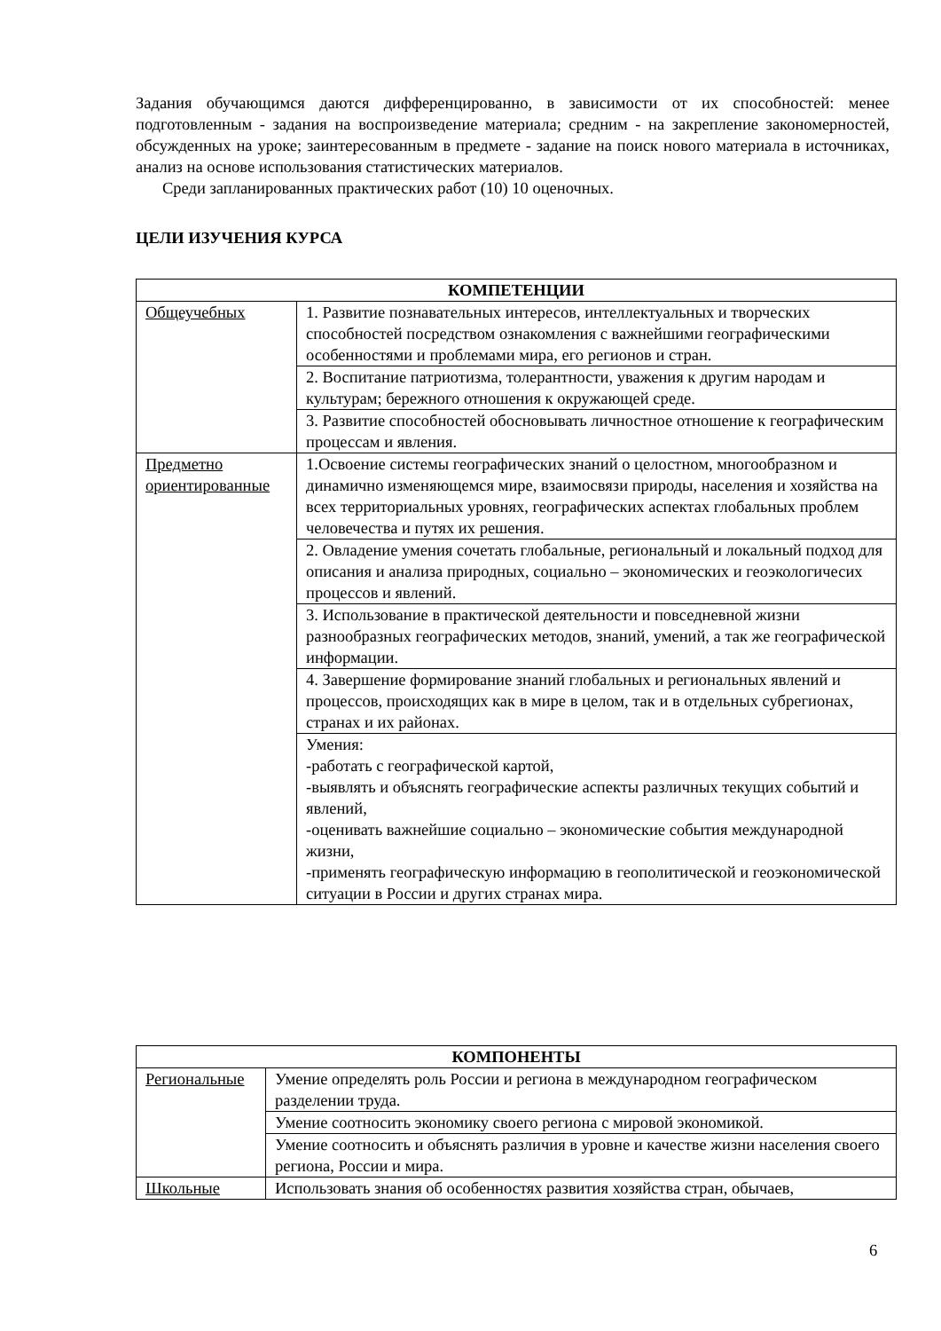Задания обучающимся даются дифференцированно, в зависимости от их способностей: менее подготовленным - задания на воспроизведение материала; средним - на закрепление закономерностей, обсужденных на уроке; заинтересованным в предмете - задание на поиск нового материала в источниках, анализ на основе использования статистических материалов.
Среди запланированных практических работ (10) 10 оценочных.
ЦЕЛИ ИЗУЧЕНИЯ КУРСА
| КОМПЕТЕНЦИИ | |
| --- | --- |
| Общеучебных | 1. Развитие познавательных интересов, интеллектуальных и творческих способностей посредством ознакомления с важнейшими географическими особенностями и проблемами мира, его регионов и стран. |
| | 2. Воспитание патриотизма, толерантности, уважения к другим народам и культурам; бережного отношения к окружающей среде. |
| | 3. Развитие способностей обосновывать личностное отношение к географическим процессам и явления. |
| Предметно ориентированные | 1.Освоение системы географических знаний о целостном, многообразном и динамично изменяющемся мире, взаимосвязи природы, населения и хозяйства на всех территориальных уровнях, географических аспектах глобальных проблем человечества и путях их решения. |
| | 2. Овладение умения сочетать глобальные, региональный и локальный подход для описания и анализа природных, социально – экономических и геоэкологичесих процессов и явлений. |
| | 3. Использование в практической деятельности и повседневной жизни разнообразных географических методов, знаний, умений, а так же географической информации. |
| | 4. Завершение формирование знаний глобальных и региональных явлений и процессов, происходящих как в мире в целом, так и в отдельных субрегионах, странах и их районах. |
| | Умения: -работать с географической картой, -выявлять и объяснять географические аспекты различных текущих событий и явлений, -оценивать важнейшие социально – экономические события международной жизни, -применять географическую информацию в геополитической и геоэкономической ситуации в России и других странах мира. |
| КОМПОНЕНТЫ | |
| --- | --- |
| Региональные | Умение определять роль России и региона в международном географическом разделении труда. |
| | Умение соотносить экономику своего региона с мировой экономикой. |
| | Умение соотносить и объяснять различия в уровне и качестве жизни населения своего региона, России и мира. |
| Школьные | Использовать знания об особенностях развития хозяйства стран, обычаев, |
6